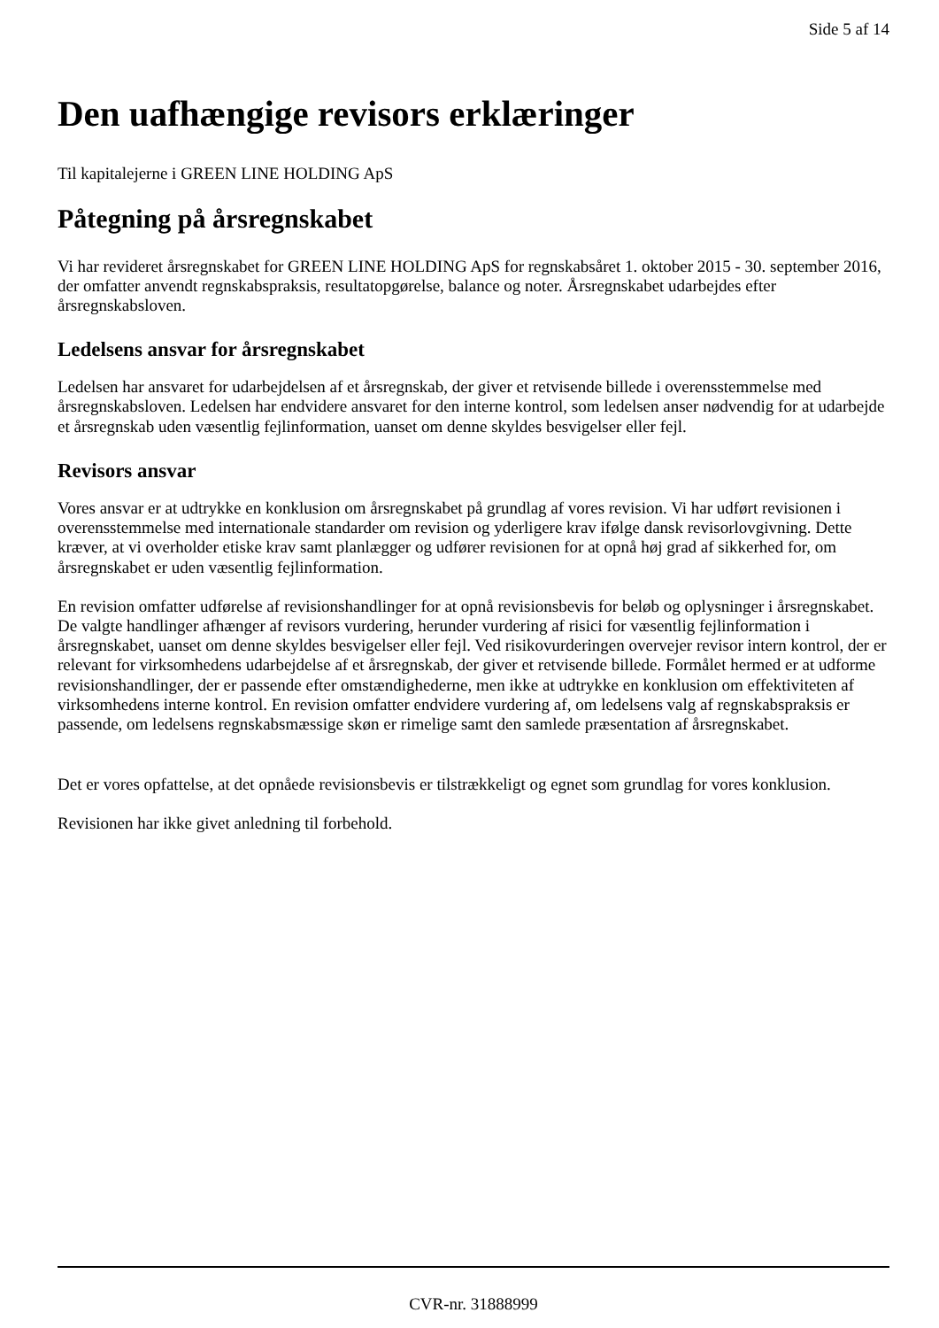Side 5 af 14
Den uafhængige revisors erklæringer
Til kapitalejerne i GREEN LINE HOLDING ApS
Påtegning på årsregnskabet
Vi har revideret årsregnskabet for GREEN LINE HOLDING ApS for regnskabsåret 1. oktober 2015 - 30. september 2016, der omfatter anvendt regnskabspraksis, resultatopgørelse, balance og noter. Årsregnskabet udarbejdes efter årsregnskabsloven.
Ledelsens ansvar for årsregnskabet
Ledelsen har ansvaret for udarbejdelsen af et årsregnskab, der giver et retvisende billede i overensstemmelse med årsregnskabsloven. Ledelsen har endvidere ansvaret for den interne kontrol, som ledelsen anser nødvendig for at udarbejde et årsregnskab uden væsentlig fejlinformation, uanset om denne skyldes besvigelser eller fejl.
Revisors ansvar
Vores ansvar er at udtrykke en konklusion om årsregnskabet på grundlag af vores revision. Vi har udført revisionen i overensstemmelse med internationale standarder om revision og yderligere krav ifølge dansk revisorlovgivning. Dette kræver, at vi overholder etiske krav samt planlægger og udfører revisionen for at opnå høj grad af sikkerhed for, om årsregnskabet er uden væsentlig fejlinformation.
En revision omfatter udførelse af revisionshandlinger for at opnå revisionsbevis for beløb og oplysninger i årsregnskabet. De valgte handlinger afhænger af revisors vurdering, herunder vurdering af risici for væsentlig fejlinformation i årsregnskabet, uanset om denne skyldes besvigelser eller fejl. Ved risikovurderingen overvejer revisor intern kontrol, der er relevant for virksomhedens udarbejdelse af et årsregnskab, der giver et retvisende billede. Formålet hermed er at udforme revisionshandlinger, der er passende efter omstændighederne, men ikke at udtrykke en konklusion om effektiviteten af virksomhedens interne kontrol. En revision omfatter endvidere vurdering af, om ledelsens valg af regnskabspraksis er passende, om ledelsens regnskabsmæssige skøn er rimelige samt den samlede præsentation af årsregnskabet.
Det er vores opfattelse, at det opnåede revisionsbevis er tilstrækkeligt og egnet som grundlag for vores konklusion.
Revisionen har ikke givet anledning til forbehold.
CVR-nr. 31888999